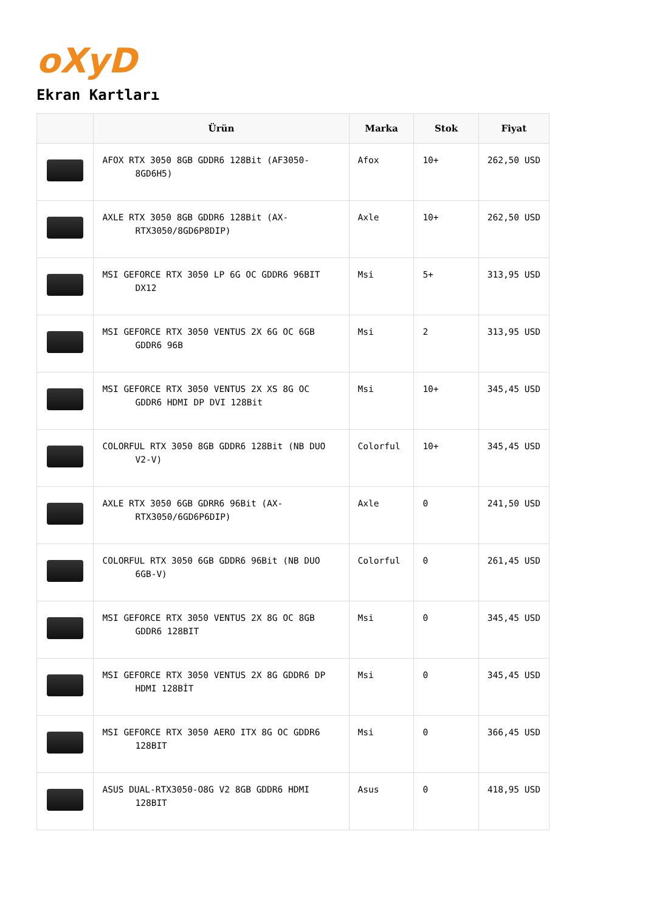oXyD
Ekran Kartları
| | Ürün | Marka | Stok | Fiyat |
| --- | --- | --- | --- | --- |
| | AFOX RTX 3050 8GB GDDR6 128Bit (AF3050-8GD6H5) | Afox | 10+ | 262,50 USD |
| | AXLE RTX 3050 8GB GDDR6 128Bit (AX-RTX3050/8GD6P8DIP) | Axle | 10+ | 262,50 USD |
| | MSI GEFORCE RTX 3050 LP 6G OC GDDR6 96BIT DX12 | Msi | 5+ | 313,95 USD |
| | MSI GEFORCE RTX 3050 VENTUS 2X 6G OC 6GB GDDR6 96B | Msi | 2 | 313,95 USD |
| | MSI GEFORCE RTX 3050 VENTUS 2X XS 8G OC GDDR6 HDMI DP DVI 128Bit | Msi | 10+ | 345,45 USD |
| | COLORFUL RTX 3050 8GB GDDR6 128Bit (NB DUO V2-V) | Colorful | 10+ | 345,45 USD |
| | AXLE RTX 3050 6GB GDRR6 96Bit (AX-RTX3050/6GD6P6DIP) | Axle | 0 | 241,50 USD |
| | COLORFUL RTX 3050 6GB GDDR6 96Bit (NB DUO 6GB-V) | Colorful | 0 | 261,45 USD |
| | MSI GEFORCE RTX 3050 VENTUS 2X 8G OC 8GB GDDR6 128BIT | Msi | 0 | 345,45 USD |
| | MSI GEFORCE RTX 3050 VENTUS 2X 8G GDDR6 DP HDMI 128BİT | Msi | 0 | 345,45 USD |
| | MSI GEFORCE RTX 3050 AERO ITX 8G OC GDDR6 128BIT | Msi | 0 | 366,45 USD |
| | ASUS DUAL-RTX3050-O8G V2 8GB GDDR6 HDMI 128BIT | Asus | 0 | 418,95 USD |